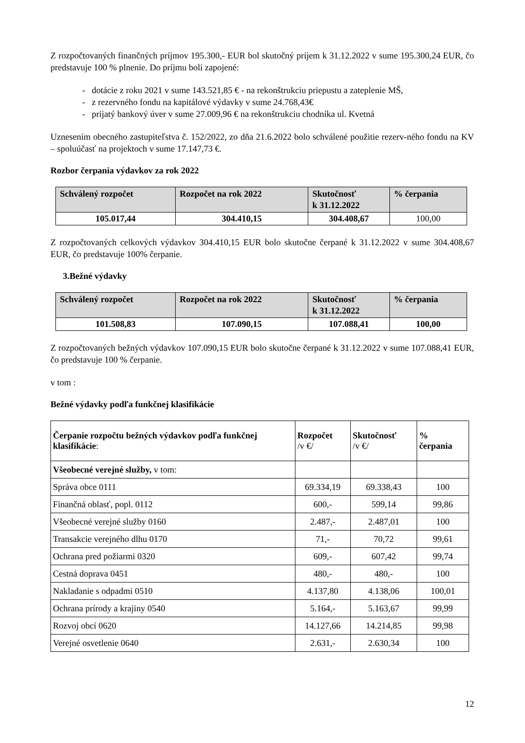Z rozpočtovaných finančných príjmov 195.300,- EUR bol skutočný príjem k 31.12.2022 v sume 195.300,24 EUR, čo predstavuje 100 % plnenie. Do príjmu boli zapojené:
- dotácie z roku 2021 v sume 143.521,85 € - na rekonštrukciu priepustu a zateplenie MŠ,
- z rezervného fondu na kapitálové výdavky v sume 24.768,43€
- prijatý bankový úver v sume 27.009,96 € na rekonštrukciu chodníka ul. Kvetná
Uznesením obecného zastupiteľstva č. 152/2022, zo dňa 21.6.2022 bolo schválené použitie rezerv-ného fondu na KV – spoluúčasť na projektoch v sume 17.147,73 €.
Rozbor čerpania výdavkov za rok 2022
| Schválený rozpočet | Rozpočet na rok 2022 | Skutočnosť k 31.12.2022 | % čerpania |
| --- | --- | --- | --- |
| 105.017,44 | 304.410,15 | 304.408,67 | 100,00 |
Z rozpočtovaných celkových výdavkov 304.410,15 EUR bolo skutočne čerpané k 31.12.2022 v sume 304.408,67 EUR, čo predstavuje 100% čerpanie.
3.Bežné výdavky
| Schválený rozpočet | Rozpočet na rok 2022 | Skutočnosť k 31.12.2022 | % čerpania |
| --- | --- | --- | --- |
| 101.508,83 | 107.090,15 | 107.088,41 | 100,00 |
Z rozpočtovaných bežných výdavkov 107.090,15 EUR bolo skutočne čerpané k 31.12.2022 v sume 107.088,41 EUR, čo predstavuje 100 % čerpanie.
v tom :
Bežné výdavky podľa funkčnej klasifikácie
| Čerpanie rozpočtu bežných výdavkov podľa funkčnej klasifikácie : | Rozpočet /v €/ | Skutočnosť /v €/ | % čerpania |
| --- | --- | --- | --- |
| Všeobecné verejné služby, v tom: | | | |
| Správa obce 0111 | 69.334,19 | 69.338,43 | 100 |
| Finančná oblasť, popl. 0112 | 600,- | 599,14 | 99,86 |
| Všeobecné verejné služby 0160 | 2.487,- | 2.487,01 | 100 |
| Transakcie verejného dlhu 0170 | 71,- | 70,72 | 99,61 |
| Ochrana pred požiarmi 0320 | 609,- | 607,42 | 99,74 |
| Cestná doprava 0451 | 480,- | 480,- | 100 |
| Nakladanie s odpadmi 0510 | 4.137,80 | 4.138,06 | 100,01 |
| Ochrana prírody a krajiny 0540 | 5.164,- | 5.163,67 | 99,99 |
| Rozvoj obcí 0620 | 14.127,66 | 14.214,85 | 99,98 |
| Verejné osvetlenie 0640 | 2.631,- | 2.630,34 | 100 |
12